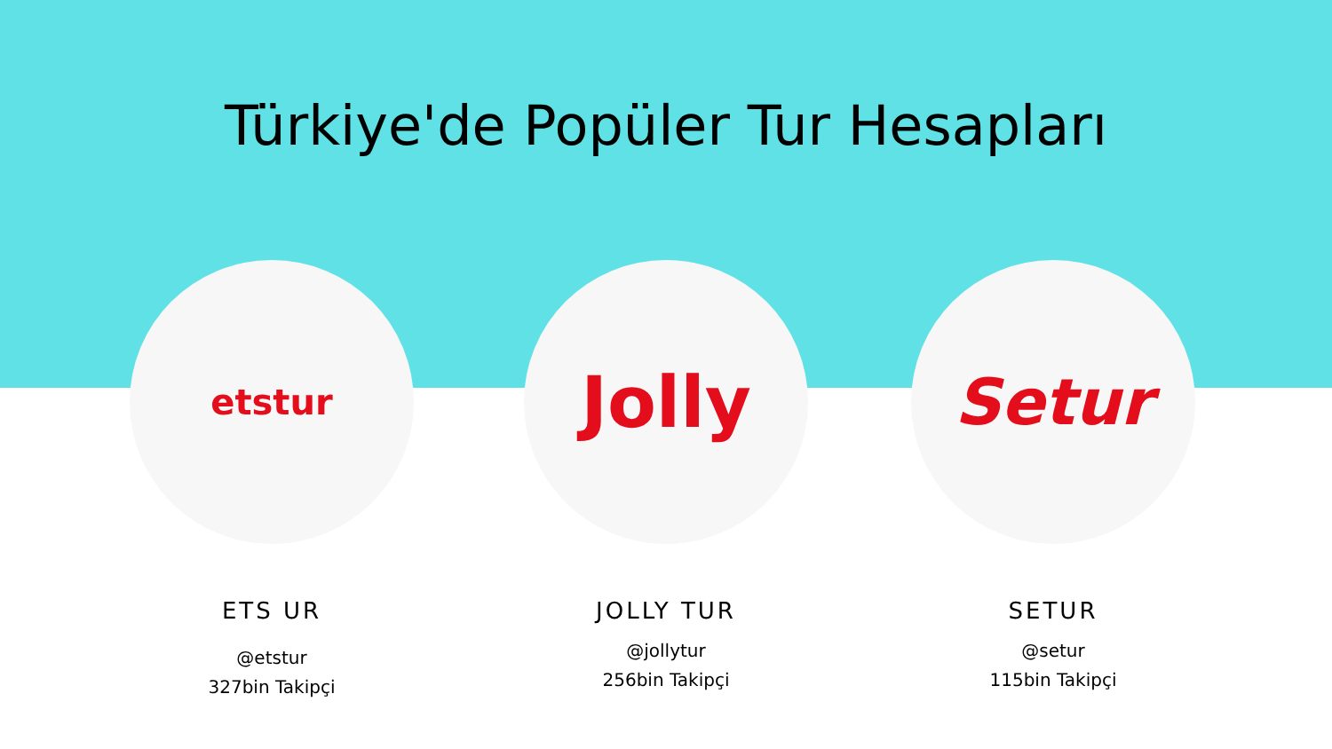Türkiye'de Popüler Tur Hesapları
etstur
ETS UR
@etstur
327bin Takipçi
Jolly
JOLLY TUR
@jollytur
256bin Takipçi
Setur
SETUR
@setur
115bin Takipçi